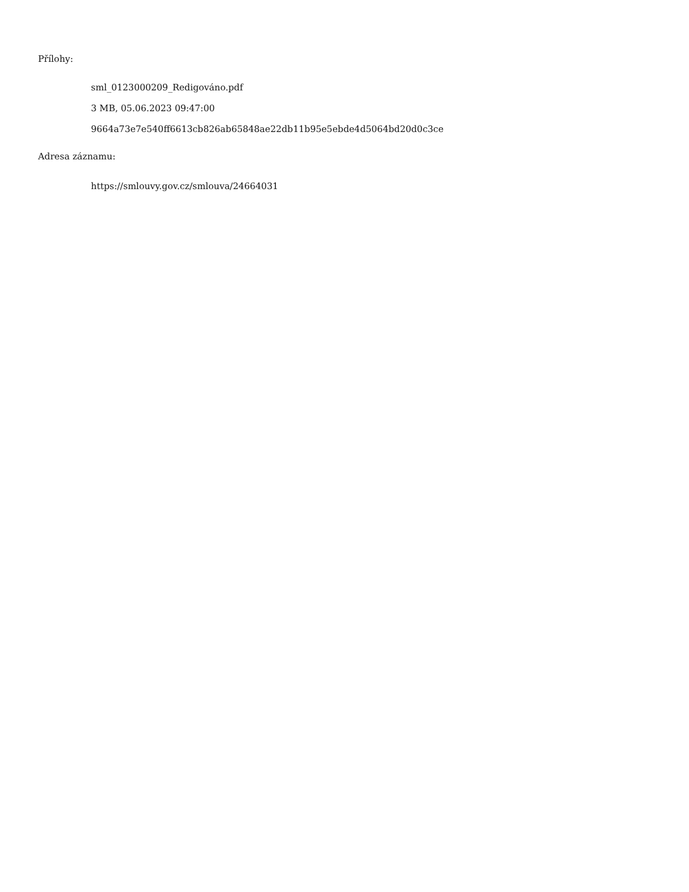Přílohy:
sml_0123000209_Redigováno.pdf
3 MB, 05.06.2023 09:47:00
9664a73e7e540ff6613cb826ab65848ae22db11b95e5ebde4d5064bd20d0c3ce
Adresa záznamu:
https://smlouvy.gov.cz/smlouva/24664031